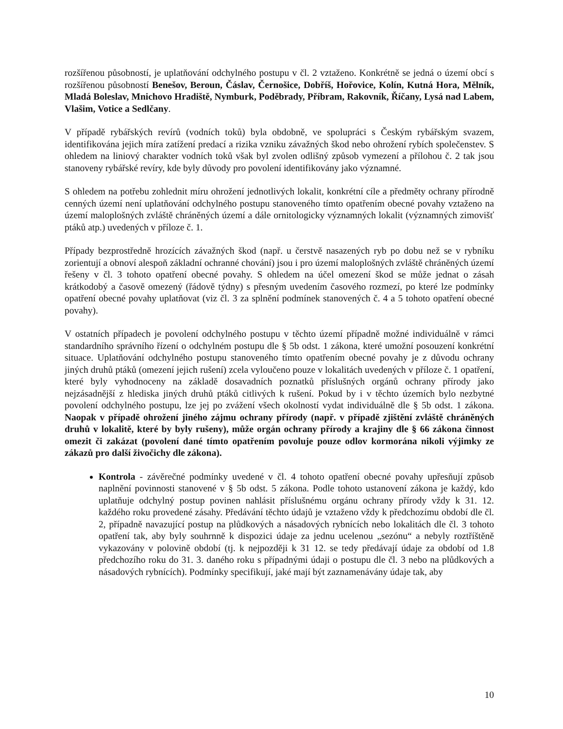rozšířenou působností, je uplatňování odchylného postupu v čl. 2 vztaženo. Konkrétně se jedná o území obcí s rozšířenou působností Benešov, Beroun, Čáslav, Černošice, Dobříš, Hořovice, Kolín, Kutná Hora, Mělník, Mladá Boleslav, Mnichovo Hradiště, Nymburk, Poděbrady, Příbram, Rakovník, Říčany, Lysá nad Labem, Vlašim, Votice a Sedlčany.
V případě rybářských revírů (vodních toků) byla obdobně, ve spolupráci s Českým rybářským svazem, identifikována jejich míra zatížení predací a rizika vzniku závažných škod nebo ohrožení rybích společenstev. S ohledem na liniový charakter vodních toků však byl zvolen odlišný způsob vymezení a přílohou č. 2 tak jsou stanoveny rybářské revíry, kde byly důvody pro povolení identifikovány jako významné.
S ohledem na potřebu zohlednit míru ohrožení jednotlivých lokalit, konkrétní cíle a předměty ochrany přírodně cenných území není uplatňování odchylného postupu stanoveného tímto opatřením obecné povahy vztaženo na území maloplošných zvláště chráněných území a dále ornitologicky významných lokalit (významných zimovišť ptáků atp.) uvedených v příloze č. 1.
Případy bezprostředně hrozících závažných škod (např. u čerstvě nasazených ryb po dobu než se v rybníku zorientují a obnoví alespoň základní ochranné chování) jsou i pro území maloplošných zvláště chráněných území řešeny v čl. 3 tohoto opatření obecné povahy. S ohledem na účel omezení škod se může jednat o zásah krátkodobý a časově omezený (řádově týdny) s přesným uvedením časového rozmezí, po které lze podmínky opatření obecné povahy uplatňovat (viz čl. 3 za splnění podmínek stanovených č. 4 a 5 tohoto opatření obecné povahy).
V ostatních případech je povolení odchylného postupu v těchto území případně možné individuálně v rámci standardního správního řízení o odchylném postupu dle § 5b odst. 1 zákona, které umožní posouzení konkrétní situace. Uplatňování odchylného postupu stanoveného tímto opatřením obecné povahy je z důvodu ochrany jiných druhů ptáků (omezení jejich rušení) zcela vyloučeno pouze v lokalitách uvedených v příloze č. 1 opatření, které byly vyhodnoceny na základě dosavadních poznatků příslušných orgánů ochrany přírody jako nejzásadnější z hlediska jiných druhů ptáků citlivých k rušení. Pokud by i v těchto územích bylo nezbytné povolení odchylného postupu, lze jej po zvážení všech okolností vydat individuálně dle § 5b odst. 1 zákona. Naopak v případě ohrožení jiného zájmu ochrany přírody (např. v případě zjištění zvláště chráněných druhů v lokalitě, které by byly rušeny), může orgán ochrany přírody a krajiny dle § 66 zákona činnost omezit či zakázat (povolení dané tímto opatřením povoluje pouze odlov kormorána nikoli výjimky ze zákazů pro další živočichy dle zákona).
Kontrola - závěrečné podmínky uvedené v čl. 4 tohoto opatření obecné povahy upřesňují způsob naplnění povinnosti stanovené v § 5b odst. 5 zákona. Podle tohoto ustanovení zákona je každý, kdo uplatňuje odchylný postup povinen nahlásit příslušnému orgánu ochrany přírody vždy k 31. 12. každého roku provedené zásahy. Předávání těchto údajů je vztaženo vždy k předchozímu období dle čl. 2, případně navazující postup na plůdkových a násadových rybnících nebo lokalitách dle čl. 3 tohoto opatření tak, aby byly souhrnně k dispozici údaje za jednu ucelenou „sezónu“ a nebyly roztříštěně vykazovány v polovině období (tj. k nejpozději k 31 12. se tedy předávají údaje za období od 1.8 předchozího roku do 31. 3. daného roku s případnými údaji o postupu dle čl. 3 nebo na plůdkových a násadových rybnících). Podmínky specifikují, jaké mají být zaznamenávány údaje tak, aby
10